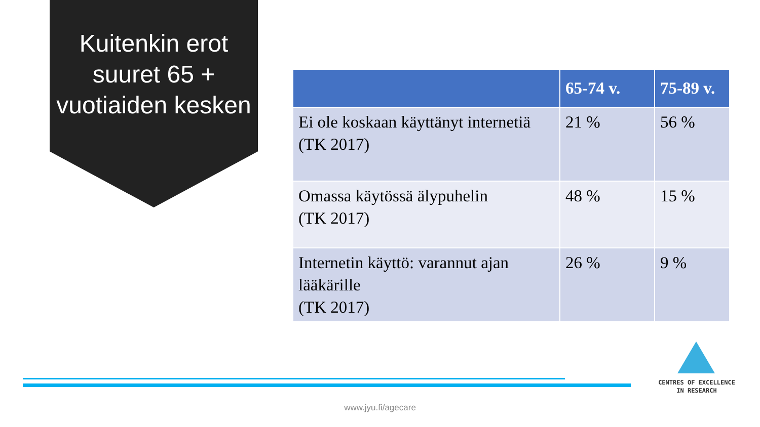Kuitenkin erot suuret 65 + vuotiaiden kesken
| | 65-74 v. | 75-89 v. |
| --- | --- | --- |
| Ei ole koskaan käyttänyt internetiä (TK 2017) | 21 % | 56 % |
| Omassa käytössä älypuhelin (TK 2017) | 48 % | 15 % |
| Internetin käyttö: varannut ajan lääkärille (TK 2017) | 26 % | 9 % |
CENTRES OF EXCELLENCE
IN RESEARCH
www.jyu.fi/agecare